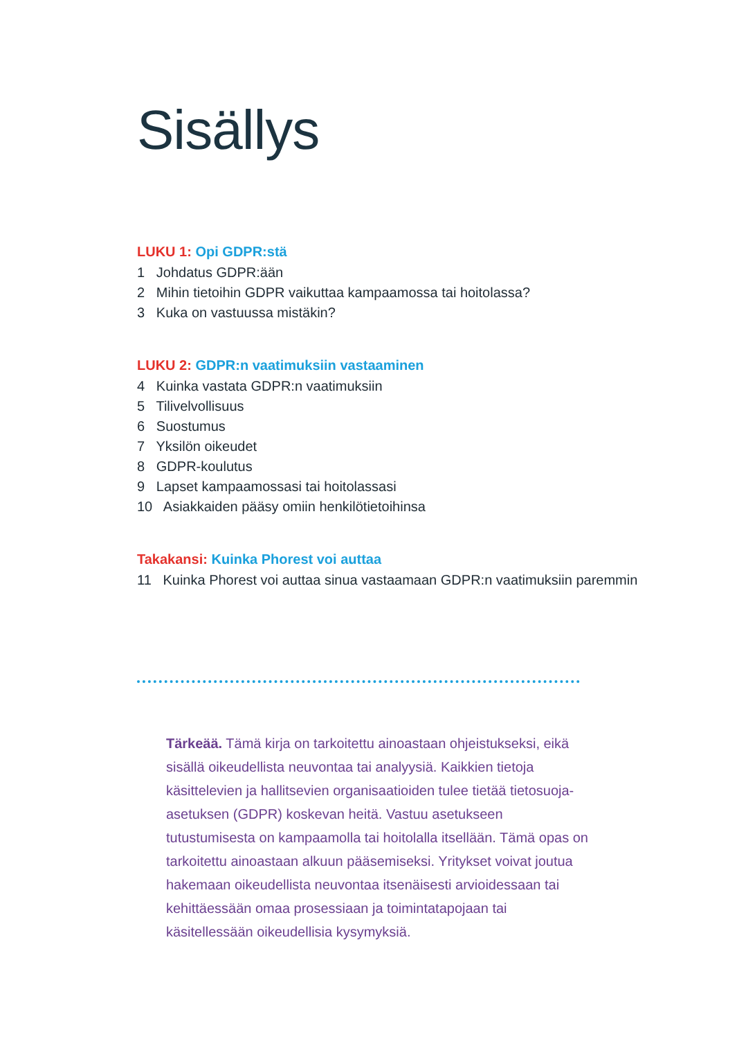Sisällys
LUKU 1: Opi GDPR:stä
1 Johdatus GDPR:ään
2 Mihin tietoihin GDPR vaikuttaa kampaamossa tai hoitolassa?
3 Kuka on vastuussa mistäkin?
LUKU 2: GDPR:n vaatimuksiin vastaaminen
4 Kuinka vastata GDPR:n vaatimuksiin
5 Tilivelvollisuus
6 Suostumus
7 Yksilön oikeudet
8 GDPR-koulutus
9 Lapset kampaamossasi tai hoitolassasi
10 Asiakkaiden pääsy omiin henkilötietoihinsa
Takakansi: Kuinka Phorest voi auttaa
11 Kuinka Phorest voi auttaa sinua vastaamaan GDPR:n vaatimuksiin paremmin
Tärkeää. Tämä kirja on tarkoitettu ainoastaan ohjeistukseksi, eikä sisällä oikeudellista neuvontaa tai analyysiä. Kaikkien tietoja käsittelevien ja hallitsevien organisaatioiden tulee tietää tietosuoja-asetuksen (GDPR) koskevan heitä. Vastuu asetukseen tutustumisesta on kampaamolla tai hoitolalla itsellään. Tämä opas on tarkoitettu ainoastaan alkuun pääsemiseksi. Yritykset voivat joutua hakemaan oikeudellista neuvontaa itsenäisesti arvioidessaan tai kehittäessään omaa prosessiaan ja toimintatapojaan tai käsitellessään oikeudellisia kysymyksiä.